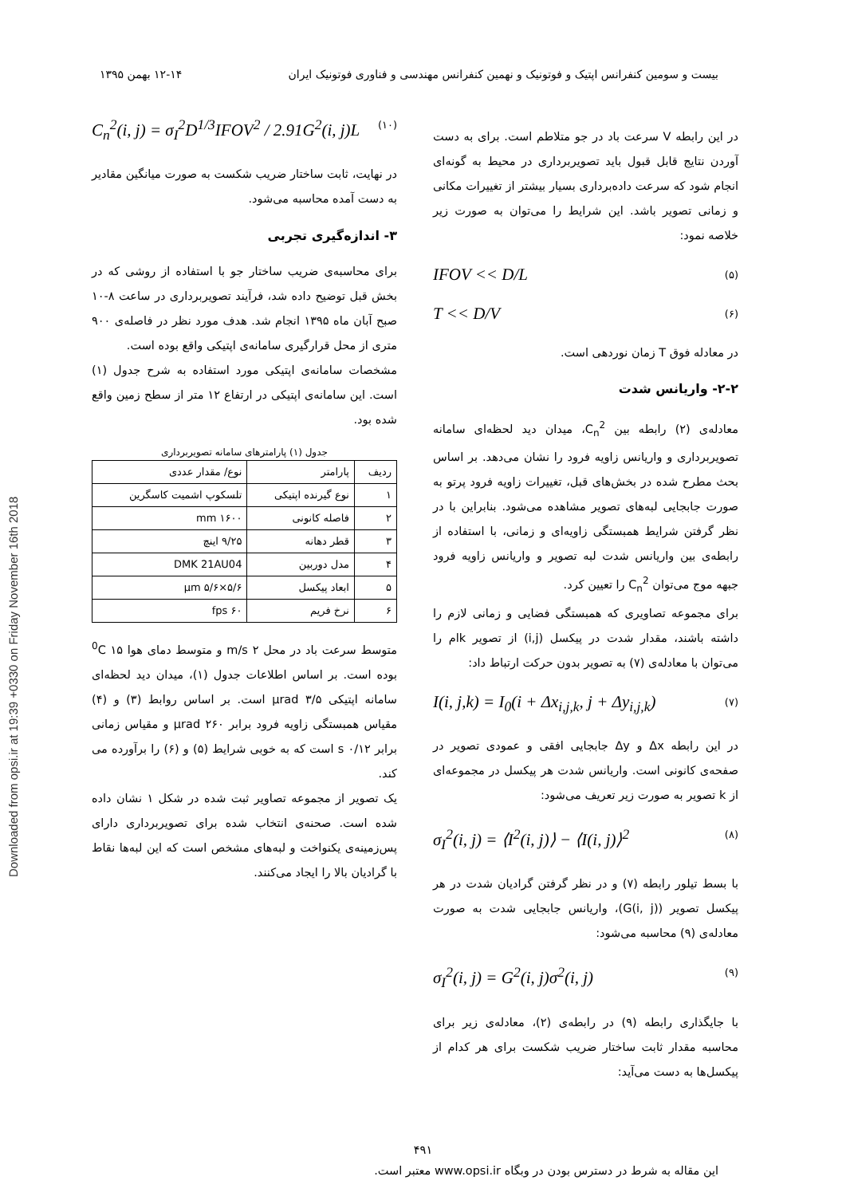Downloaded from opsi.ir at 19:39 +0330 on Friday November 16th 2018
بیست و سومین کنفرانس اپتیک و فوتونیک و نهمین کنفرانس مهندسی و فناوری فوتونیک ایران ۱۲-۱۴ بهمن ۱۳۹۵
در این رابطه V سرعت باد در جو متلاطم است. برای به دست آوردن نتایج قابل قبول باید تصویربرداری در محیط به گونه‌ای انجام شود که سرعت داده‌برداری بسیار بیشتر از تغییرات مکانی و زمانی تصویر باشد. این شرایط را می‌توان به صورت زیر خلاصه نمود:
IFOV << D/L (۵)
T << D/V (۶)
در معادله فوق T زمان نوردهی است.
۲-۲- واریانس شدت
معادله‌ی (۲) رابطه بین C<sub>n</sub><sup>2</sup>، میدان دید لحظه‌ای سامانه تصویربرداری و واریانس زاویه فرود را نشان می‌دهد. بر اساس بحث مطرح شده در بخش‌های قبل، تغییرات زاویه فرود پرتو به صورت جابجایی لبه‌های تصویر مشاهده می‌شود. بنابراین با در نظر گرفتن شرایط همبستگی زاویه‌ای و زمانی، با استفاده از رابطه‌ی بین واریانس شدت لبه تصویر و واریانس زاویه فرود جبهه موج می‌توان C<sub>n</sub><sup>2</sup> را تعیین کرد.
برای مجموعه تصاویری که همبستگی فضایی و زمانی لازم را داشته باشند، مقدار شدت در پیکسل (i,j) از تصویر kام را می‌توان با معادله‌ی (۷) به تصویر بدون حرکت ارتباط داد:
I(i, j,k) = I<sub>0</sub>(i + Δx<sub>i,j,k</sub>, j + Δy<sub>i,j,k</sub>) (۷)
در این رابطه Δx و Δy جابجایی افقی و عمودی تصویر در صفحه‌ی کانونی است. واریانس شدت هر پیکسل در مجموعه‌ای از k تصویر به صورت زیر تعریف می‌شود:
σ<sub>I</sub><sup>2</sup>(i, j) = ⟨I<sup>2</sup>(i, j)⟩ − ⟨I(i, j)⟩<sup>2</sup> (۸)
با بسط تیلور رابطه (۷) و در نظر گرفتن گرادیان شدت در هر پیکسل تصویر (G(i, j))، واریانس جابجایی شدت به صورت معادله‌ی (۹) محاسبه می‌شود:
σ<sub>I</sub><sup>2</sup>(i, j) = G<sup>2</sup>(i, j)σ<sup>2</sup>(i, j) (۹)
با جایگذاری رابطه (۹) در رابطه‌ی (۲)، معادله‌ی زیر برای محاسبه مقدار ثابت ساختار ضریب شکست برای هر کدام از پیکسل‌ها به دست می‌آید:
C<sub>n</sub><sup>2</sup>(i, j) = σ<sub>I</sub><sup>2</sup>D<sup>1/3</sup>IFOV<sup>2</sup> / 2.91G<sup>2</sup>(i, j)L (۱۰)
در نهایت، ثابت ساختار ضریب شکست به صورت میانگین مقادیر به دست آمده محاسبه می‌شود.
۳- اندازه‌گیری تجربی
برای محاسبه‌ی ضریب ساختار جو با استفاده از روشی که در بخش قبل توضیح داده شد، فرآیند تصویربرداری در ساعت ۸-۱۰ صبح آبان ماه ۱۳۹۵ انجام شد. هدف مورد نظر در فاصله‌ی ۹۰۰ متری از محل قرارگیری سامانه‌ی اپتیکی واقع بوده است.
مشخصات سامانه‌ی اپتیکی مورد استفاده به شرح جدول (۱) است. این سامانه‌ی اپتیکی در ارتفاع ۱۲ متر از سطح زمین واقع شده بود.
جدول (۱) پارامترهای سامانه تصویربرداری
| ردیف | پارامتر | نوع/ مقدار عددی |
| ۱ | نوع گیرنده اپتیکی | تلسکوپ اشمیت کاسگرین |
| ۲ | فاصله کانونی | ۱۶۰۰ mm |
| ۳ | قطر دهانه | ۹/۲۵ اینچ |
| ۴ | مدل دوربین | DMK 21AU04 |
| ۵ | ابعاد پیکسل | ۵/۶×۵/۶ μm |
| ۶ | نرخ فریم | ۶۰ fps |
متوسط سرعت باد در محل ۲ m/s و متوسط دمای هوا <sup>0</sup>C ۱۵ بوده است. بر اساس اطلاعات جدول (۱)، میدان دید لحظه‌ای سامانه اپتیکی ۳/۵ μrad است. بر اساس روابط (۳) و (۴) مقیاس همبستگی زاویه فرود برابر ۲۶۰ μrad و مقیاس زمانی برابر ۰/۱۲ s است که به خوبی شرایط (۵) و (۶) را برآورده می کند.
یک تصویر از مجموعه تصاویر ثبت شده در شکل ۱ نشان داده شده است. صحنه‌ی انتخاب شده برای تصویربرداری دارای پس‌زمینه‌ی یکنواخت و لبه‌های مشخص است که این لبه‌ها نقاط با گرادیان بالا را ایجاد می‌کنند.
۴۹۱
این مقاله به شرط در دسترس بودن در وبگاه www.opsi.ir معتبر است.